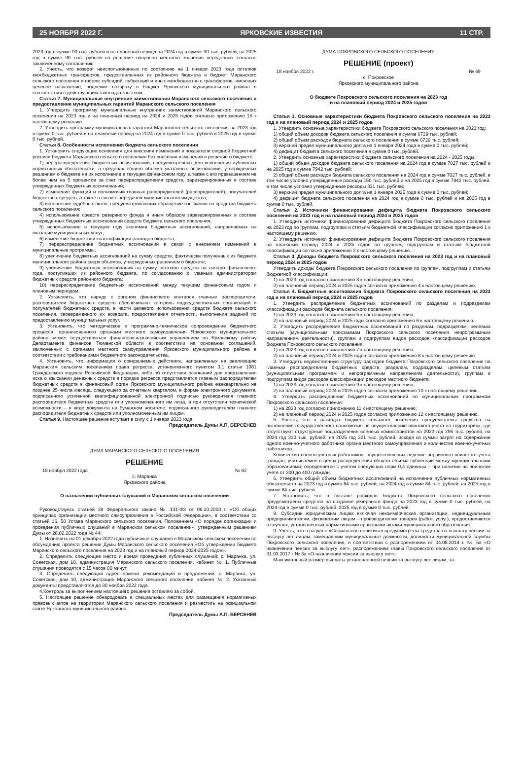25 НОЯБРЯ 2022 Г. ЯРКОВСКИЕ ИЗВЕСТИЯ 11 СТР.
2023 год в сумме 90 тыс. рублей и на плановый период на 2024 год в сумме 90 тыс. рублей, на 2025 год в сумме 90 тыс. рублей на решение вопросов местного значения переданных согласно заключенному соглашению.
2. Учесть, что возврат неиспользованных по состоянию на 1 января 2023 года остатков межбюджетных трансфертов, предоставленных из районного бюджета в бюджет Маранского сельского поселения в форме субсидий, субвенций и иных межбюджетных трансфертов, имеющих целевое назначение, подлежит возврату в бюджет Ярковского муниципального района в соответствии с действующим законодательством.
Статья 7. Муниципальные внутренние заимствования Маранского сельского поселения и предоставление муниципальных гарантий Маранского сельского поселения
1. Утвердить программу муниципальных внутренних заимствований Маранского сельского поселения на 2023 год и на плановый период на 2024 и 2025 годов согласно приложению 15 к настоящему решению.
2. Утвердить программу муниципальных гарантий Маранского сельского поселения на 2023 год в сумме 0 тыс. рублей и на плановый период на 2024 год в сумме 0 тыс. рублей и 2025 год в сумме 0 тыс. рублей.
Статья 8. Особенности исполнения бюджета сельского поселения
1. Установить следующие основания для внесения изменений в показатели сводной бюджетной росписи бюджета Маранского сельского поселения без внесения изменений в решение о бюджете:
1) перераспределение бюджетных ассигнований, предусмотренных для исполнения публичных нормативных обязательств, в пределах общего объема указанных ассигнований, утвержденных решением о бюджете на их исполнение в текущем финансовом году, а также с его превышением не более чем на 5 процентов за счет перераспределения средств, зарезервированных в составе утвержденных бюджетных ассигнований;
2) изменение функций и полномочий главных распорядителей (распорядителей), получателей бюджетных средств, а также в связи с передачей муниципального имущества;
3) исполнение судебных актов, предусматривающих обращение взыскания на средства бюджета сельского поселения;
4) использование средств резервного фонда и иным образом зарезервированных в составе утвержденных бюджетных ассигнований средств бюджета сельского поселения;
5) использование в текущем году экономии бюджетных ассигнований, направляемых на оказание муниципальных услуг;
6) изменение бюджетной классификации расходов бюджета;
7) перераспределение бюджетных ассигнований в связи с внесением изменений в муниципальные программы;
8) увеличение бюджетных ассигнований на сумму средств, фактически полученных из бюджета муниципального района сверх объемов, утвержденных решением о бюджете;
9) увеличение бюджетных ассигнований на сумму остатков средств на начало финансового года, поступивших из районного бюджета, по согласованию с главным администратором бюджетных средств районного бюджета;
10) перераспределение бюджетных ассигнований между текущим финансовым годом и плановым периодом.
2. Установить, что наряду с органом финансового контроля главные распорядители, распорядители бюджетных средств обеспечивают контроль подведомственных организаций и получателей бюджетных средств, в части целевого использования средств бюджета сельского поселения, своевременного их возврата, предоставления отчетности, выполнения заданий по предоставлению муниципальных услуг.
3. Установить, что методическое и программно-техническое сопровождение бюджетного процесса, организованного органами местного самоуправления Ярковского муниципального района, может осуществляться финансово-казначейским управлением по Ярковскому району Департамента финансов Тюменской области в соответствии на основании соглашений, заключенных с органами местного самоуправления Ярковского муниципального района в соответствии с требованиями бюджетного законодательства.
4. Установить, что информация о совершаемых действиях, направленных на реализацию Маранским сельским поселением права регресса, установленного пунктом 3.1 статьи 1081 Гражданского кодекса Российской Федерации, либо об отсутствии оснований для предъявления иска о взыскании денежных средств в порядке регресса представляется главным распорядителем бюджетных средств в финансовый орган Ярковского муниципального района ежеквартально не позднее 25 числа месяца, следующего за отчетным кварталом, в форме электронного документа, подписанного усиленной квалифицированной электронной подписью руководителя главного распорядителя бюджетных средств или уполномоченного им лица, а при отсутствии технической возможности – в виде документа на бумажном носителе, подписанного руководителем главного распорядителя бюджетных средств или уполномоченным им лицом.
Статья 9. Настоящее решение вступает в силу с 1 января 2023 года.
Председатель Думы А.П. БЕРСЕНЕВ
ДУМА МАРАНСКОГО СЕЛЬСКОГО ПОСЕЛЕНИЯ
РЕШЕНИЕ
18 ноября 2022 года № 62
с. Маранка
Ярковского района
О назначении публичных слушаний в Маранском сельском поселении
Руководствуясь статьей 28 Федерального закона № 131-ФЗ от 06.10.2003 г. «Об общих принципах организации местного самоуправления в Российской Федерации», в соответствии со статьей 16, 50 Устава Маранского сельского поселения, Положением «О порядке организации и проведения публичных слушаний в Маранском сельском поселении», утвержденным решением Думы от 28.02.2022 года № 44:
1. Назначить на 01 декабря 2022 года публичные слушания в Маранском сельском поселении по обсуждению проекта решения Думы Маранского сельского поселения «Об утверждении бюджета Маранского сельского поселения на 2023 год и на плановый период 2024-2025 годов».
2. Определить следующее место и время проведения публичных слушаний: с. Маранка, ул. Советская, дом 10, администрация Маранского сельского поселения, кабинет № 1. Публичные слушания проводятся с 15 часов 00 минут.
3. Определить следующий адрес приема рекомендаций и предложений: с. Маранка, ул. Советская, дом 10, администрация Маранского сельского поселения, кабинет № 2. Указанные документы представляются до 30 ноября 2022 года.
4.Контроль за выполнением настоящего решения оставляю за собой.
5. Настоящее решение обнародовать в специальных местах для размещения нормативных правовых актов на территории Маранского сельского поселения и разместить на официальном сайте Ярковского муниципального района.
Председатель Думы А.П. БЕРСЕНЕВ
ДУМА ПОКРОВСКОГО СЕЛЬСКОГО ПОСЕЛЕНИЯ
РЕШЕНИЕ (проект)
18 ноября 2022 г. № 69
с. Покровское
Ярковского муниципального района
О бюджете Покровского сельского поселения на 2023 год
и на плановый период 2024 и 2025 годов
Статья 1. Основные характеристики бюджета Покровского сельского поселения на 2023 год и на плановый период 2024 и 2025 годов
1. Утвердить основные характеристики бюджета Покровского сельского поселения на 2023 год:
1) общий объем доходов бюджета сельского поселения в сумме 6729 тыс. рублей;
2) общий объем расходов бюджета сельского поселения в сумме 6729 тыс. рублей;
3) верхний предел муниципального долга на 1 января 2024 года в сумме 0 тыс. рублей;
4) дефицит бюджета сельского поселения в сумме 0 тыс. рублей.
2. Утвердить основные характеристики бюджета сельского поселения на 2024 - 2025 годы:
1) общий объем доходов бюджета сельского поселения на 2024 год в сумме 7027 тыс. рублей и на 2025 год в сумме 7942 тыс. рублей;
2) общий объем расходов бюджета сельского поселения на 2024 год в сумме 7027 тыс. рублей, в том числе условно утвержденные расходы 150 тыс. рублей и на 2025 год в сумме 7942 тыс. рублей, в том числе условно утвержденные расходы 331 тыс. рублей;
3) верхний предел муниципального долга на 1 января 2025 года в сумме 0 тыс. рублей;
4) дефицит бюджета сельского поселения на 2024 год в сумме 0 тыс. рублей и на 2025 год в сумме 0 тыс. рублей.
Статья 2. Источники финансирования дефицита бюджета Покровского сельского поселения на 2023 год и на плановый период 2024 и 2025 годов
1. Утвердить источники финансирования дефицита бюджета Покровского сельского поселения на 2023 год по группам, подгруппам и статьям бюджетной классификации согласно приложению 1 к настоящему решению.
2. Утвердить источники финансирования дефицита бюджета Покровского сельского поселения на плановый период 2024 и 2025 годов по группам, подгруппам и статьям бюджетной классификации согласно приложению 2 к настоящему решению.
Статья 3. Доходы бюджета Покровского сельского поселения на 2023 год и на плановый период 2024 и 2025 годов
Утвердить доходы бюджета Покровского сельского поселения по группам, подгруппам и статьям бюджетной классификации:
1) на 2023 год согласно приложению 3 к настоящему решению;
2) на плановый период 2024 и 2025 годов согласно приложению 4 к настоящему решению.
Статья 4. Бюджетные ассигнования бюджета Покровского сельского поселения на 2023 год и на плановый период 2024 и 2025 годов
1. Утвердить распределение бюджетных ассигнований по разделам и подразделам классификации расходов бюджета сельского поселения:
1) на 2023 год согласно приложению 5 к настоящему решению;
2) на плановый период 2024 и 2025 годы согласно приложению 6 к настоящему решению.
2. Утвердить распределение бюджетных ассигнований по разделам, подразделам, целевым статьям (муниципальным программам Покровского сельского поселения непрограммным направлениям деятельности), группам и подгруппам видов расходов классификации расходов бюджета Покровского сельского поселения:
1) на 2023 год согласно приложению 7 к настоящему решению;
2) на плановый период 2024 и 2025 годов согласно приложению 8 к настоящему решению.
3. Утвердить ведомственную структуру расходов бюджета Покровского сельского поселения по главным распорядителям бюджетных средств, разделам, подразделам, целевым статьям (муниципальным программам и непрограммным направлениям деятельности), группам и подгруппам видов расходов классификации расходов местного бюджета:
1) на 2023 год согласно приложению 9 к настоящему решению;
2) на плановый период 2024 и 2025 годов согласно приложению 10 к настоящему решению.
4. Утвердить распределение бюджетных ассигнований по муниципальным программам Покровского сельского поселения:
1) на 2023 год согласно приложению 11 к настоящему решению;
2) на плановый период 2024 и 2025 годов согласно приложению 12 к настоящему решению.
5. Учесть, что в расходах бюджета сельского поселения предусмотрены средства на выполнение государственного полномочия по осуществлению воинского учета на территориях, где отсутствуют структурные подразделения военных комиссариатов на 2023 год 296 тыс. рублей, на 2024 год 310 тыс. рублей, на 2025 год 321 тыс. рублей, исходя из суммы затрат на содержание одного военно-учетного работника органа местного самоуправления и количества военно-учетных работников.
Количество военно-учетных работников, осуществляющих ведение первичного воинского учета граждан, учитываемое в целях распределения общего объема субвенции между муниципальными образованиями, определяется с учетом следующих норм 0,4 единицы – при наличии на воинском учете от 300 до 400 граждан.
6. Утвердить общий объем бюджетных ассигнований на исполнение публичных нормативных обязательств на 2023 год в сумме 84 тыс. рублей, на 2024 год в сумме 84 тыс. рублей, на 2025 год в сумме 84 тыс. рублей.
7. Установить, что в составе расходов бюджета Покровского сельского поселения предусмотрены средства на создание резервного фонда на 2023 год в сумме 0 тыс. рублей, на 2024 год в сумме 0 тыс. рублей, 2025 год в сумме 0 тыс. рублей.
8. Субсидии юридическим лицам включая некоммерческие организации, индивидуальным предпринимателям, физическим лицам – производителям товаров (работ, услуг), предоставляются в случаях, установленных нормативными правовыми актами муниципального образования.
9. Учесть, что в разделе «Социальная политика» предусмотрены средства на выплату пенсии за выслугу лет лицам, замещавшим муниципальные должности, должности муниципальной службы Покровского сельского поселения, в соответствии с распоряжением от 04.08.2014 г. № 5а «О назначении пенсии за выслугу лет», распоряжением главы Покровского сельского поселения от 31.03.2017 г № 3а «О назначении пенсии за выслугу лет».
Максимальный размер выплаты установленной пенсии за выслугу лет лицам, за-